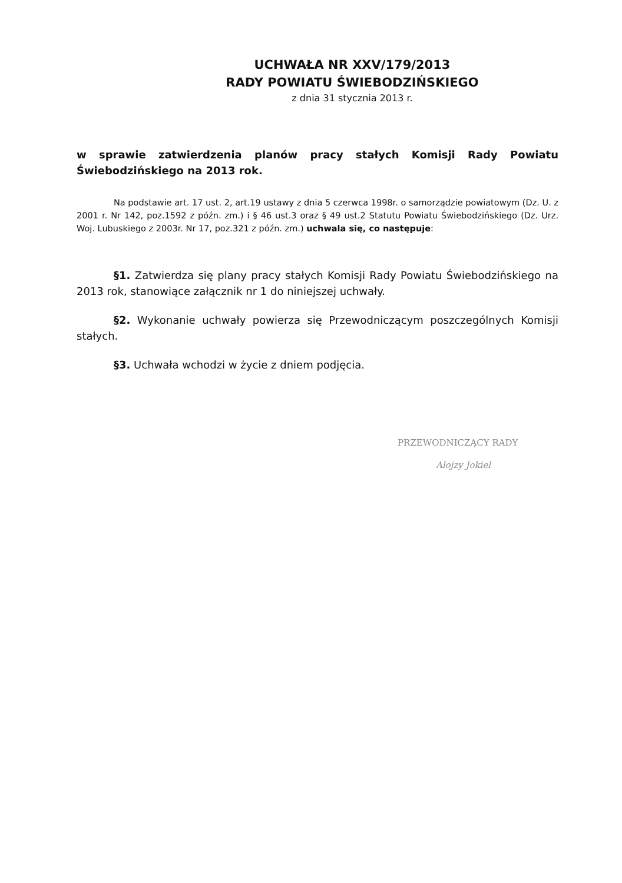UCHWAŁA NR XXV/179/2013
RADY POWIATU ŚWIEBODZIŃSKIEGO
z dnia 31 stycznia 2013 r.
w sprawie zatwierdzenia planów pracy stałych Komisji Rady Powiatu Świebodzińskiego na 2013 rok.
Na podstawie art. 17 ust. 2, art.19 ustawy z dnia 5 czerwca 1998r. o samorządzie powiatowym (Dz. U. z 2001 r. Nr 142, poz.1592 z późn. zm.) i § 46 ust.3 oraz § 49 ust.2 Statutu Powiatu Świebodzińskiego (Dz. Urz. Woj. Lubuskiego z 2003r. Nr 17, poz.321 z późn. zm.) uchwala się, co następuje:
§1. Zatwierdza się plany pracy stałych Komisji Rady Powiatu Świebodzińskiego na 2013 rok, stanowiące załącznik nr 1 do niniejszej uchwały.
§2. Wykonanie uchwały powierza się Przewodniczącym poszczególnych Komisji stałych.
§3. Uchwała wchodzi w życie z dniem podjęcia.
PRZEWODNICZĄCY RADY
Alojzy Jokiel